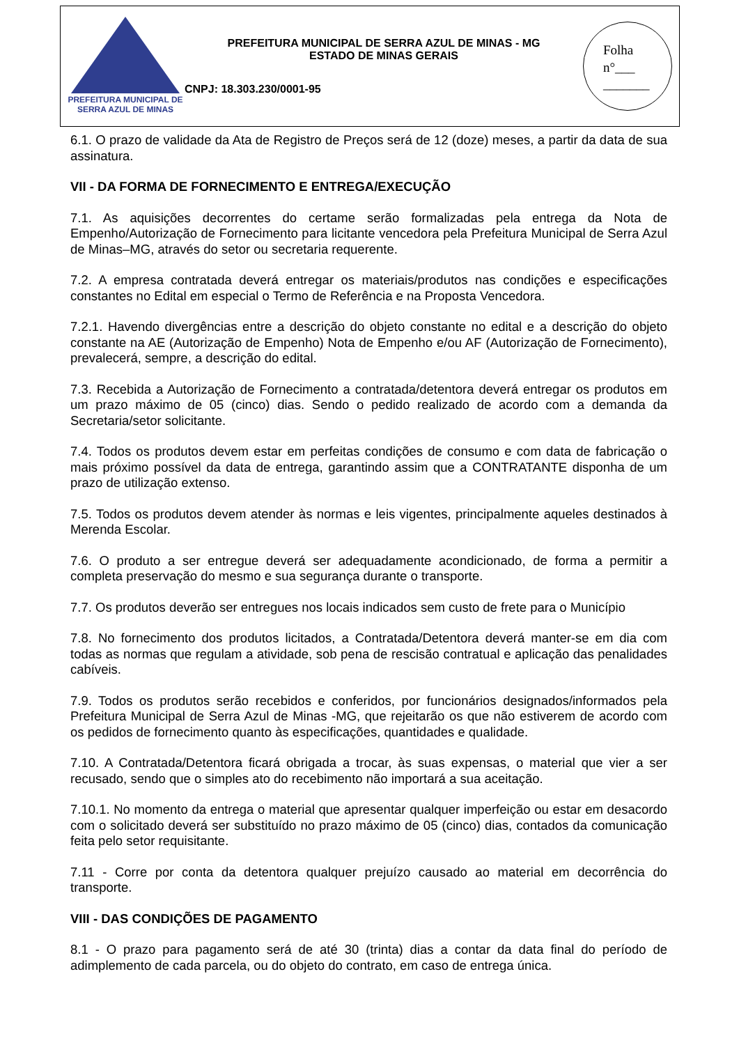PREFEITURA MUNICIPAL DE
SERRA AZUL DE MINAS
PREFEITURA MUNICIPAL DE SERRA AZUL DE MINAS - MG
ESTADO DE MINAS GERAIS
CNPJ: 18.303.230/0001-95
Folha
n°___
_______
6.1. O prazo de validade da Ata de Registro de Preços será de 12 (doze) meses, a partir da data de sua assinatura.
VII - DA FORMA DE FORNECIMENTO E ENTREGA/EXECUÇÃO
7.1. As aquisições decorrentes do certame serão formalizadas pela entrega da Nota de Empenho/Autorização de Fornecimento para licitante vencedora pela Prefeitura Municipal de Serra Azul de Minas–MG, através do setor ou secretaria requerente.
7.2. A empresa contratada deverá entregar os materiais/produtos nas condições e especificações constantes no Edital em especial o Termo de Referência e na Proposta Vencedora.
7.2.1. Havendo divergências entre a descrição do objeto constante no edital e a descrição do objeto constante na AE (Autorização de Empenho) Nota de Empenho e/ou AF (Autorização de Fornecimento), prevalecerá, sempre, a descrição do edital.
7.3. Recebida a Autorização de Fornecimento a contratada/detentora deverá entregar os produtos em um prazo máximo de 05 (cinco) dias. Sendo o pedido realizado de acordo com a demanda da Secretaria/setor solicitante.
7.4. Todos os produtos devem estar em perfeitas condições de consumo e com data de fabricação o mais próximo possível da data de entrega, garantindo assim que a CONTRATANTE disponha de um prazo de utilização extenso.
7.5. Todos os produtos devem atender às normas e leis vigentes, principalmente aqueles destinados à Merenda Escolar.
7.6. O produto a ser entregue deverá ser adequadamente acondicionado, de forma a permitir a completa preservação do mesmo e sua segurança durante o transporte.
7.7. Os produtos deverão ser entregues nos locais indicados sem custo de frete para o Município
7.8. No fornecimento dos produtos licitados, a Contratada/Detentora deverá manter-se em dia com todas as normas que regulam a atividade, sob pena de rescisão contratual e aplicação das penalidades cabíveis.
7.9. Todos os produtos serão recebidos e conferidos, por funcionários designados/informados pela Prefeitura Municipal de Serra Azul de Minas -MG, que rejeitarão os que não estiverem de acordo com os pedidos de fornecimento quanto às especificações, quantidades e qualidade.
7.10. A Contratada/Detentora ficará obrigada a trocar, às suas expensas, o material que vier a ser recusado, sendo que o simples ato do recebimento não importará a sua aceitação.
7.10.1. No momento da entrega o material que apresentar qualquer imperfeição ou estar em desacordo com o solicitado deverá ser substituído no prazo máximo de 05 (cinco) dias, contados da comunicação feita pelo setor requisitante.
7.11 - Corre por conta da detentora qualquer prejuízo causado ao material em decorrência do transporte.
VIII - DAS CONDIÇÕES DE PAGAMENTO
8.1 - O prazo para pagamento será de até 30 (trinta) dias a contar da data final do período de adimplemento de cada parcela, ou do objeto do contrato, em caso de entrega única.